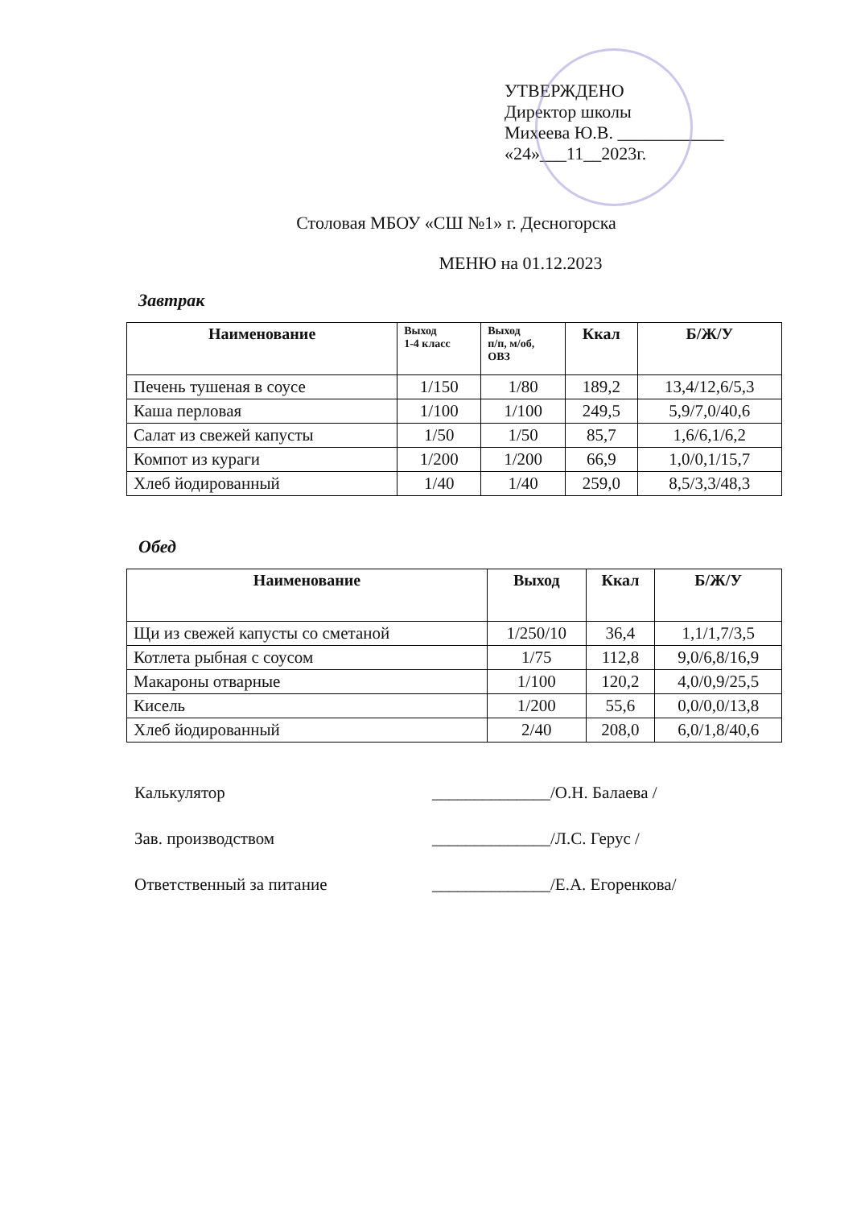УТВЕРЖДЕНО
Директор школы
Михеева Ю.В. ____________
«24»___11__2023г.
Столовая МБОУ «СШ №1» г. Десногорска
МЕНЮ на 01.12.2023
Завтрак
| Наименование | Выход 1-4 класс | Выход п/п, м/об, ОВЗ | Ккал | Б/Ж/У |
| --- | --- | --- | --- | --- |
| Печень тушеная в соусе | 1/150 | 1/80 | 189,2 | 13,4/12,6/5,3 |
| Каша перловая | 1/100 | 1/100 | 249,5 | 5,9/7,0/40,6 |
| Салат из свежей капусты | 1/50 | 1/50 | 85,7 | 1,6/6,1/6,2 |
| Компот из кураги | 1/200 | 1/200 | 66,9 | 1,0/0,1/15,7 |
| Хлеб йодированный | 1/40 | 1/40 | 259,0 | 8,5/3,3/48,3 |
Обед
| Наименование | Выход | Ккал | Б/Ж/У |
| --- | --- | --- | --- |
| Щи из свежей капусты со сметаной | 1/250/10 | 36,4 | 1,1/1,7/3,5 |
| Котлета рыбная с соусом | 1/75 | 112,8 | 9,0/6,8/16,9 |
| Макароны отварные | 1/100 | 120,2 | 4,0/0,9/25,5 |
| Кисель | 1/200 | 55,6 | 0,0/0,0/13,8 |
| Хлеб йодированный | 2/40 | 208,0 | 6,0/1,8/40,6 |
Калькулятор ______________/О.Н. Балаева /
Зав. производством ______________/Л.С. Герус /
Ответственный за питание ______________/Е.А. Егоренкова/